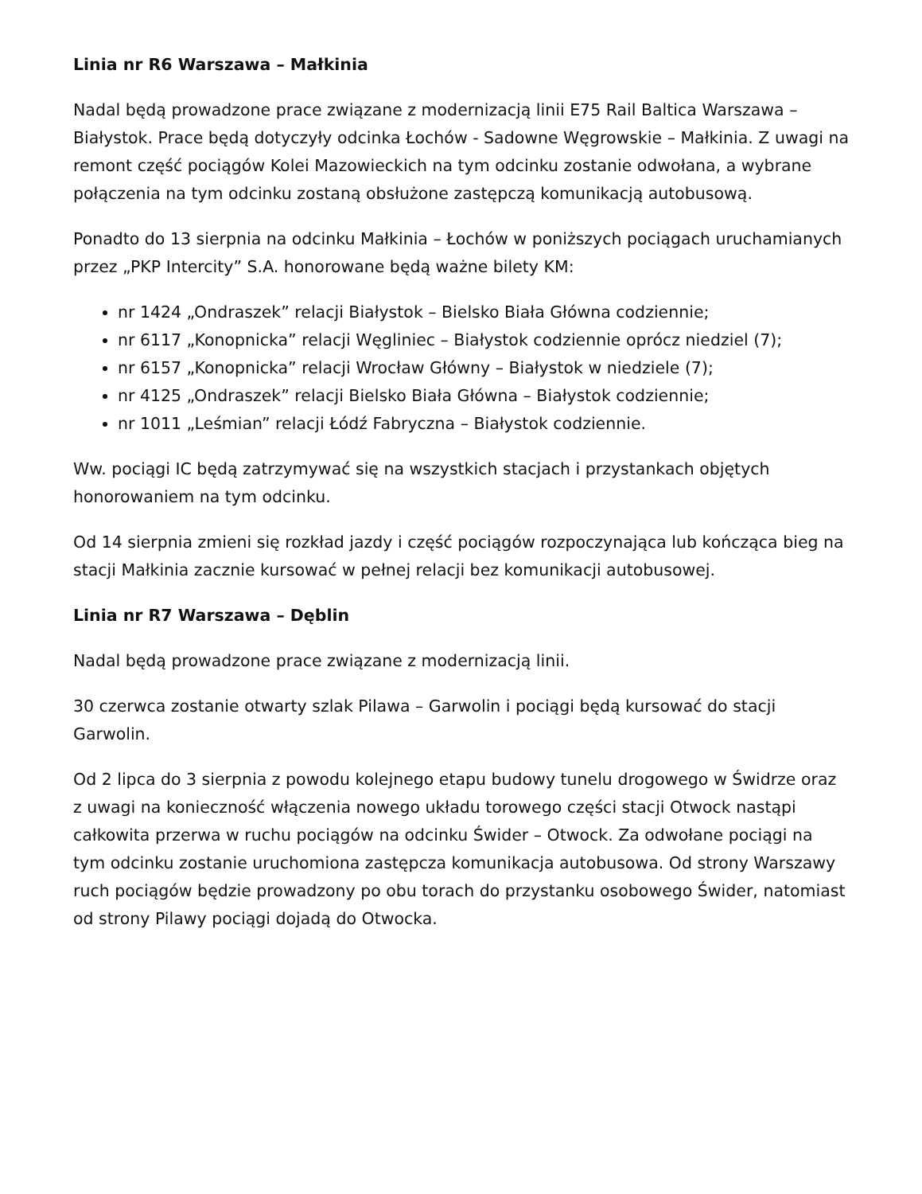Linia nr R6 Warszawa – Małkinia
Nadal będą prowadzone prace związane z modernizacją linii E75 Rail Baltica Warszawa – Białystok. Prace będą dotyczyły odcinka Łochów - Sadowne Węgrowskie – Małkinia. Z uwagi na remont część pociągów Kolei Mazowieckich na tym odcinku zostanie odwołana, a wybrane połączenia na tym odcinku zostaną obsłużone zastępczą komunikacją autobusową.
Ponadto do 13 sierpnia na odcinku Małkinia – Łochów w poniższych pociągach uruchamianych
przez „PKP Intercity” S.A. honorowane będą ważne bilety KM:
nr 1424 „Ondraszek” relacji Białystok – Bielsko Biała Główna codziennie;
nr 6117 „Konopnicka” relacji Węgliniec – Białystok codziennie oprócz niedziel (7);
nr 6157 „Konopnicka” relacji Wrocław Główny – Białystok w niedziele (7);
nr 4125 „Ondraszek” relacji Bielsko Biała Główna – Białystok codziennie;
nr 1011 „Leśmian” relacji Łódź Fabryczna – Białystok codziennie.
Ww. pociągi IC będą zatrzymywać się na wszystkich stacjach i przystankach objętych honorowaniem na tym odcinku.
Od 14 sierpnia zmieni się rozkład jazdy i część pociągów rozpoczynająca lub kończąca bieg na stacji Małkinia zacznie kursować w pełnej relacji bez komunikacji autobusowej.
Linia nr R7 Warszawa – Dęblin
Nadal będą prowadzone prace związane z modernizacją linii.
30 czerwca zostanie otwarty szlak Pilawa – Garwolin i pociągi będą kursować do stacji Garwolin.
Od 2 lipca do 3 sierpnia z powodu kolejnego etapu budowy tunelu drogowego w Świdrze oraz z uwagi na konieczność włączenia nowego układu torowego części stacji Otwock nastąpi całkowita przerwa w ruchu pociągów na odcinku Świder – Otwock. Za odwołane pociągi na tym odcinku zostanie uruchomiona zastępcza komunikacja autobusowa. Od strony Warszawy ruch pociągów będzie prowadzony po obu torach do przystanku osobowego Świder, natomiast od strony Pilawy pociągi dojadą do Otwocka.